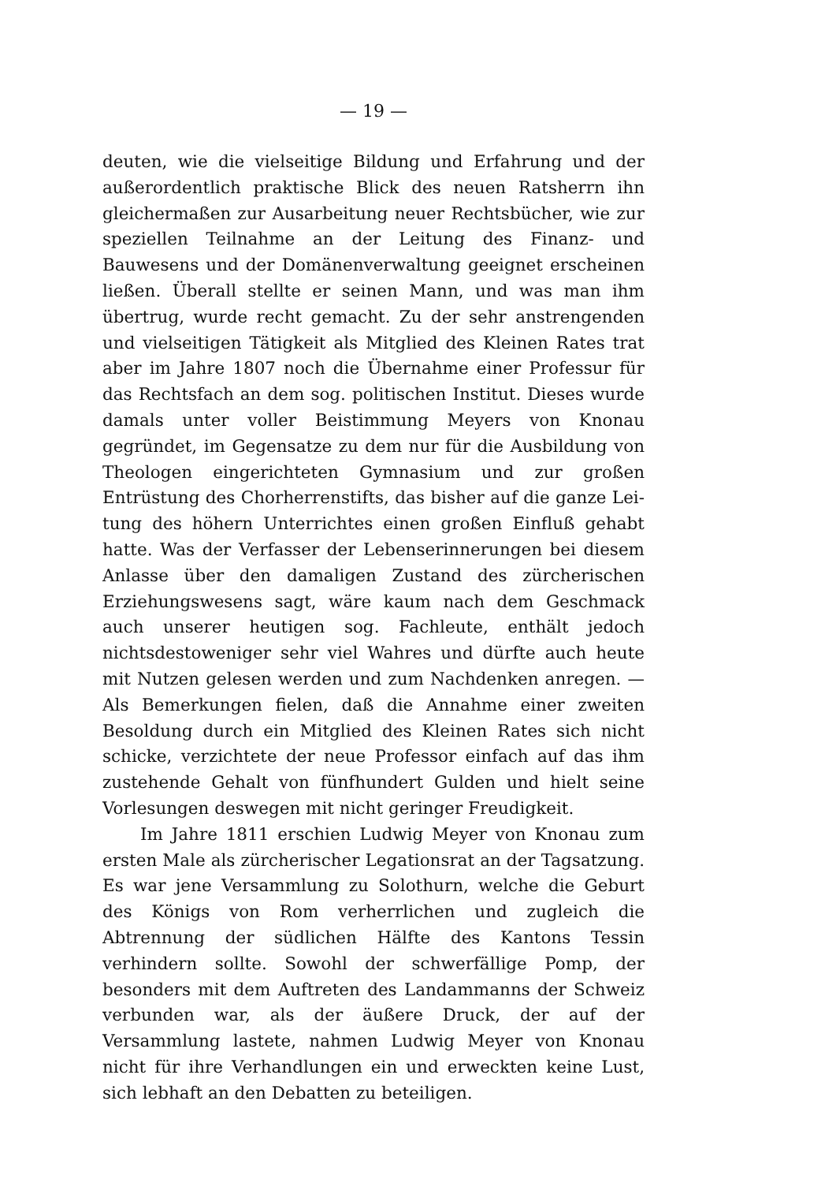— 19 —
deuten, wie die vielseitige Bildung und Erfahrung und der außer­ordentlich praktische Blick des neuen Ratsherrn ihn gleichermaßen zur Ausarbeitung neuer Rechtsbücher, wie zur speziellen Teil­nahme an der Leitung des Finanz- und Bauwesens und der Do­mänenverwaltung geeignet erscheinen ließen. Überall stellte er seinen Mann, und was man ihm übertrug, wurde recht gemacht. Zu der sehr anstrengenden und vielseitigen Tätigkeit als Mitglied des Kleinen Rates trat aber im Jahre 1807 noch die Übernahme einer Professur für das Rechtsfach an dem sog. politischen Institut. Dieses wurde damals unter voller Beistimmung Meyers von Knonau gegründet, im Gegensatze zu dem nur für die Ausbil­dung von Theologen eingerichteten Gymnasium und zur großen Entrüstung des Chorherrenstifts, das bisher auf die ganze Lei­tung des höhern Unterrichtes einen großen Einfluß gehabt hatte. Was der Verfasser der Lebenserinnerungen bei diesem Anlasse über den damaligen Zustand des zürcherischen Erziehungswesens sagt, wäre kaum nach dem Geschmack auch unserer heutigen sog. Fachleute, enthält jedoch nichtsdestoweniger sehr viel Wahres und dürfte auch heute mit Nutzen gelesen werden und zum Nach­denken anregen. — Als Bemerkungen fielen, daß die Annahme einer zweiten Besoldung durch ein Mitglied des Kleinen Rates sich nicht schicke, verzichtete der neue Professor einfach auf das ihm zustehende Gehalt von fünfhundert Gulden und hielt seine Vor­lesungen deswegen mit nicht geringer Freudigkeit.
Im Jahre 1811 erschien Ludwig Meyer von Knonau zum ersten Male als zürcherischer Legationsrat an der Tagsatzung. Es war jene Versammlung zu Solothurn, welche die Geburt des Königs von Rom verherrlichen und zugleich die Abtrennung der südlichen Hälfte des Kantons Tessin verhindern sollte. Sowohl der schwerfällige Pomp, der besonders mit dem Auftreten des Landammanns der Schweiz verbunden war, als der äußere Druck, der auf der Versammlung lastete, nahmen Ludwig Meyer von Knonau nicht für ihre Verhandlungen ein und erweckten keine Lust, sich lebhaft an den Debatten zu beteiligen.